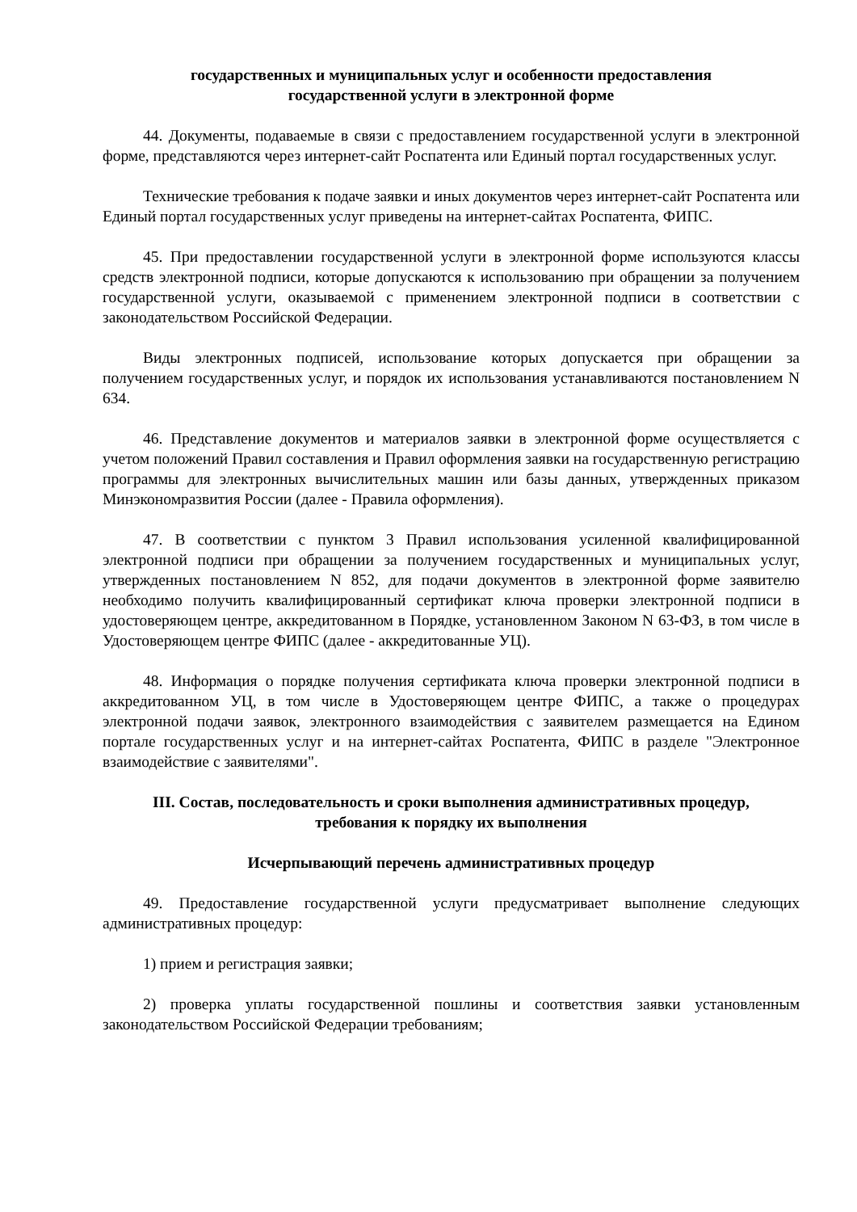государственных и муниципальных услуг и особенности предоставления
государственной услуги в электронной форме
44. Документы, подаваемые в связи с предоставлением государственной услуги в электронной форме, представляются через интернет-сайт Роспатента или Единый портал государственных услуг.
Технические требования к подаче заявки и иных документов через интернет-сайт Роспатента или Единый портал государственных услуг приведены на интернет-сайтах Роспатента, ФИПС.
45. При предоставлении государственной услуги в электронной форме используются классы средств электронной подписи, которые допускаются к использованию при обращении за получением государственной услуги, оказываемой с применением электронной подписи в соответствии с законодательством Российской Федерации.
Виды электронных подписей, использование которых допускается при обращении за получением государственных услуг, и порядок их использования устанавливаются постановлением N 634.
46. Представление документов и материалов заявки в электронной форме осуществляется с учетом положений Правил составления и Правил оформления заявки на государственную регистрацию программы для электронных вычислительных машин или базы данных, утвержденных приказом Минэкономразвития России (далее - Правила оформления).
47. В соответствии с пунктом 3 Правил использования усиленной квалифицированной электронной подписи при обращении за получением государственных и муниципальных услуг, утвержденных постановлением N 852, для подачи документов в электронной форме заявителю необходимо получить квалифицированный сертификат ключа проверки электронной подписи в удостоверяющем центре, аккредитованном в Порядке, установленном Законом N 63-ФЗ, в том числе в Удостоверяющем центре ФИПС (далее - аккредитованные УЦ).
48. Информация о порядке получения сертификата ключа проверки электронной подписи в аккредитованном УЦ, в том числе в Удостоверяющем центре ФИПС, а также о процедурах электронной подачи заявок, электронного взаимодействия с заявителем размещается на Едином портале государственных услуг и на интернет-сайтах Роспатента, ФИПС в разделе "Электронное взаимодействие с заявителями".
III. Состав, последовательность и сроки выполнения административных процедур,
требования к порядку их выполнения
Исчерпывающий перечень административных процедур
49. Предоставление государственной услуги предусматривает выполнение следующих административных процедур:
1) прием и регистрация заявки;
2) проверка уплаты государственной пошлины и соответствия заявки установленным законодательством Российской Федерации требованиям;